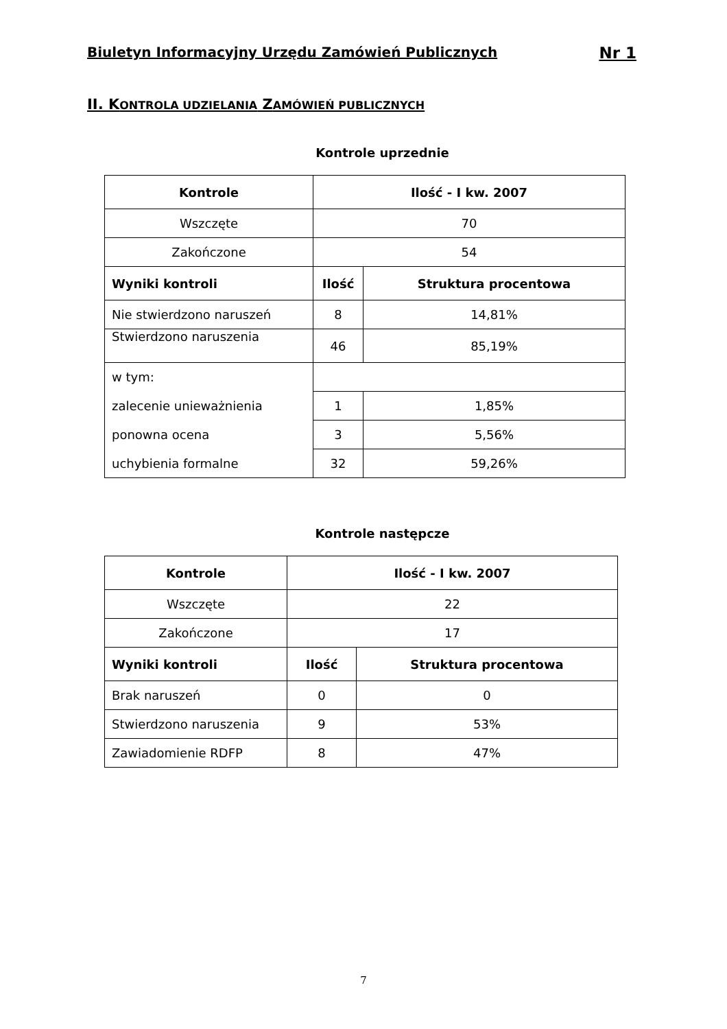Biuletyn Informacyjny Urzędu Zamówień Publicznych Nr 1
II. KONTROLA UDZIELANIA ZAMÓWIEŃ PUBLICZNYCH
Kontrole uprzednie
| Kontrole | Ilość - I kw. 2007 | |
| --- | --- | --- |
| Wszczęte | 70 | |
| Zakończone | 54 | |
| Wyniki kontroli | Ilość | Struktura procentowa |
| Nie stwierdzono naruszeń | 8 | 14,81% |
| Stwierdzono naruszenia | 46 | 85,19% |
| w tym: | | |
| zalecenie unieważnienia | 1 | 1,85% |
| ponowna ocena | 3 | 5,56% |
| uchybienia formalne | 32 | 59,26% |
Kontrole następcze
| Kontrole | Ilość - I kw. 2007 | |
| --- | --- | --- |
| Wszczęte | 22 | |
| Zakończone | 17 | |
| Wyniki kontroli | Ilość | Struktura procentowa |
| Brak naruszeń | 0 | 0 |
| Stwierdzono naruszenia | 9 | 53% |
| Zawiadomienie RDFP | 8 | 47% |
7